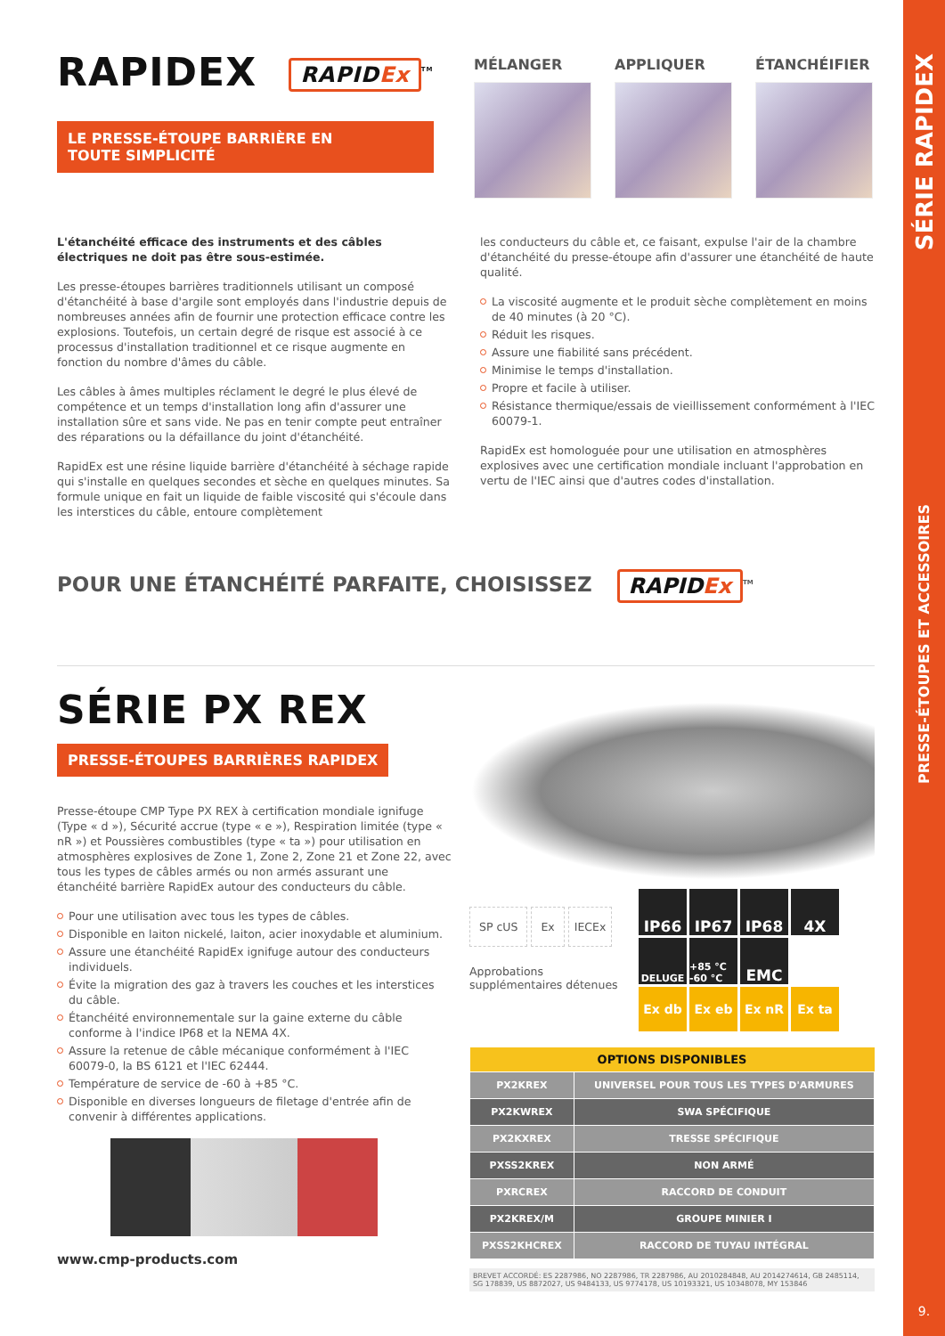RAPIDEX RAPIDEx<sup>TM</sup>
LE PRESSE-ÉTOUPE BARRIÈRE EN
TOUTE SIMPLICITÉ
MÉLANGER APPLIQUER ÉTANCHÉIFIER
L'étanchéité efficace des instruments et des câbles électriques ne doit pas être sous-estimée.
Les presse-étoupes barrières traditionnels utilisant un composé d'étanchéité à base d'argile sont employés dans l'industrie depuis de nombreuses années afin de fournir une protection efficace contre les explosions. Toutefois, un certain degré de risque est associé à ce processus d'installation traditionnel et ce risque augmente en fonction du nombre d'âmes du câble.
Les câbles à âmes multiples réclament le degré le plus élevé de compétence et un temps d'installation long afin d'assurer une installation sûre et sans vide. Ne pas en tenir compte peut entraîner des réparations ou la défaillance du joint d'étanchéité.
RapidEx est une résine liquide barrière d'étanchéité à séchage rapide qui s'installe en quelques secondes et sèche en quelques minutes. Sa formule unique en fait un liquide de faible viscosité qui s'écoule dans les interstices du câble, entoure complètement
les conducteurs du câble et, ce faisant, expulse l'air de la chambre d'étanchéité du presse-étoupe afin d'assurer une étanchéité de haute qualité.
La viscosité augmente et le produit sèche complètement en moins de 40 minutes (à 20 °C).
Réduit les risques.
Assure une fiabilité sans précédent.
Minimise le temps d'installation.
Propre et facile à utiliser.
Résistance thermique/essais de vieillissement conformément à l'IEC 60079-1.
RapidEx est homologuée pour une utilisation en atmosphères explosives avec une certification mondiale incluant l'approbation en vertu de l'IEC ainsi que d'autres codes d'installation.
POUR UNE ÉTANCHÉITÉ PARFAITE, CHOISISSEZ RAPIDEx<sup>TM</sup>
SÉRIE PX REX
PRESSE-ÉTOUPES BARRIÈRES RAPIDEX
Presse-étoupe CMP Type PX REX à certification mondiale ignifuge (Type « d »), Sécurité accrue (type « e »), Respiration limitée (type « nR ») et Poussières combustibles (type « ta ») pour utilisation en atmosphères explosives de Zone 1, Zone 2, Zone 21 et Zone 22, avec tous les types de câbles armés ou non armés assurant une étanchéité barrière RapidEx autour des conducteurs du câble.
Pour une utilisation avec tous les types de câbles.
Disponible en laiton nickelé, laiton, acier inoxydable et aluminium.
Assure une étanchéité RapidEx ignifuge autour des conducteurs individuels.
Évite la migration des gaz à travers les couches et les interstices du câble.
Étanchéité environnementale sur la gaine externe du câble conforme à l'indice IP68 et la NEMA 4X.
Assure la retenue de câble mécanique conformément à l'IEC 60079-0, la BS 6121 et l'IEC 62444.
Température de service de -60 à +85 °C.
Disponible en diverses longueurs de filetage d'entrée afin de convenir à différentes applications.
www.cmp-products.com
SP cUS Ex IECEx
Approbations supplémentaires détenues
IP66
IP67
IP68
4X
DELUGE
+85 °C -60 °C
EMC
Ex db
Ex eb
Ex nR
Ex ta
| OPTIONS DISPONIBLES | |
| --- | --- |
| PX2KREX | UNIVERSEL POUR TOUS LES TYPES D'ARMURES |
| PX2KWREX | SWA SPÉCIFIQUE |
| PX2KXREX | TRESSE SPÉCIFIQUE |
| PXSS2KREX | NON ARMÉ |
| PXRCREX | RACCORD DE CONDUIT |
| PX2KREX/M | GROUPE MINIER I |
| PXSS2KHCREX | RACCORD DE TUYAU INTÉGRAL |
BREVET ACCORDÉ: ES 2287986, NO 2287986, TR 2287986, AU 2010284848, AU 2014274614, GB 2485114, SG 178839, US 8872027, US 9484133, US 9774178, US 10193321, US 10348078, MY 153846
SÉRIE RAPIDEX
PRESSE-ÉTOUPES ET ACCESSOIRES
9.